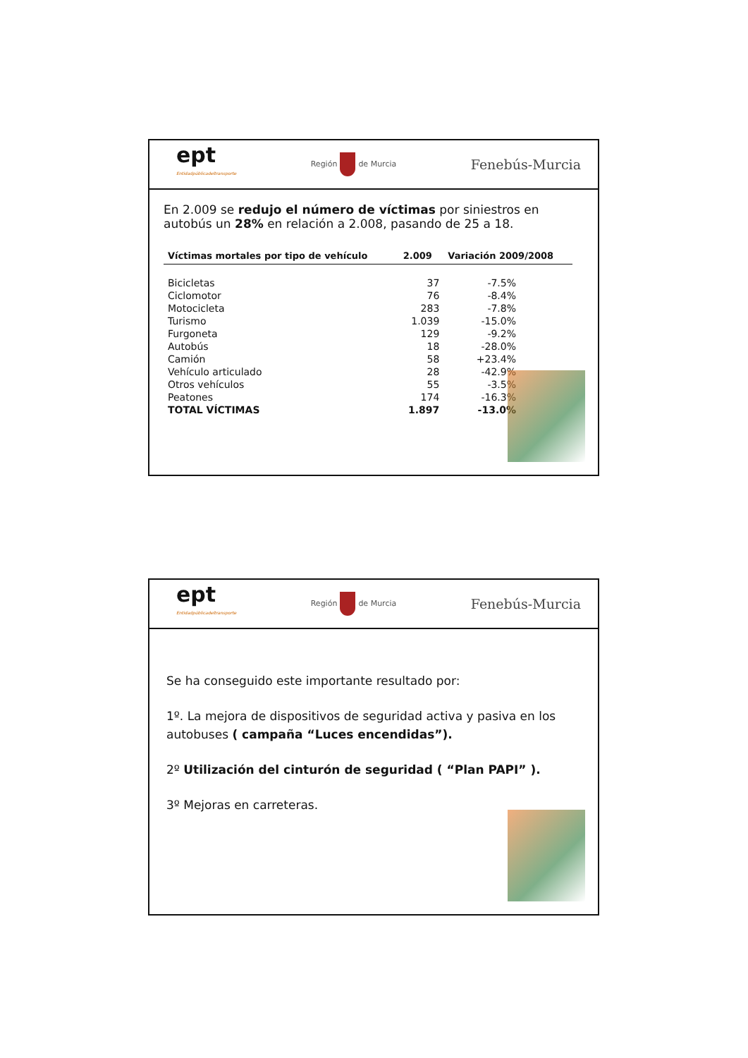ept
Entidadpúblicadeltransporte
Región de Murcia
Fenebús-Murcia
En 2.009 se redujo el número de víctimas por siniestros en autobús un 28% en relación a 2.008, pasando de 25 a 18.
| Víctimas mortales por tipo de vehículo | 2.009 | Variación 2009/2008 |
| --- | --- | --- |
| Bicicletas | 37 | -7.5% |
| Ciclomotor | 76 | -8.4% |
| Motocicleta | 283 | -7.8% |
| Turismo | 1.039 | -15.0% |
| Furgoneta | 129 | -9.2% |
| Autobús | 18 | -28.0% |
| Camión | 58 | +23.4% |
| Vehículo articulado | 28 | -42.9% |
| Otros vehículos | 55 | -3.5% |
| Peatones | 174 | -16.3% |
| TOTAL VÍCTIMAS | 1.897 | -13.0% |
ept
Entidadpúblicadeltransporte
Región de Murcia
Fenebús-Murcia
Se ha conseguido este importante resultado por:
1º. La mejora de dispositivos de seguridad activa y pasiva en los autobuses ( campaña “Luces encendidas”).
2º Utilización del cinturón de seguridad ( “Plan PAPI” ).
3º Mejoras en carreteras.